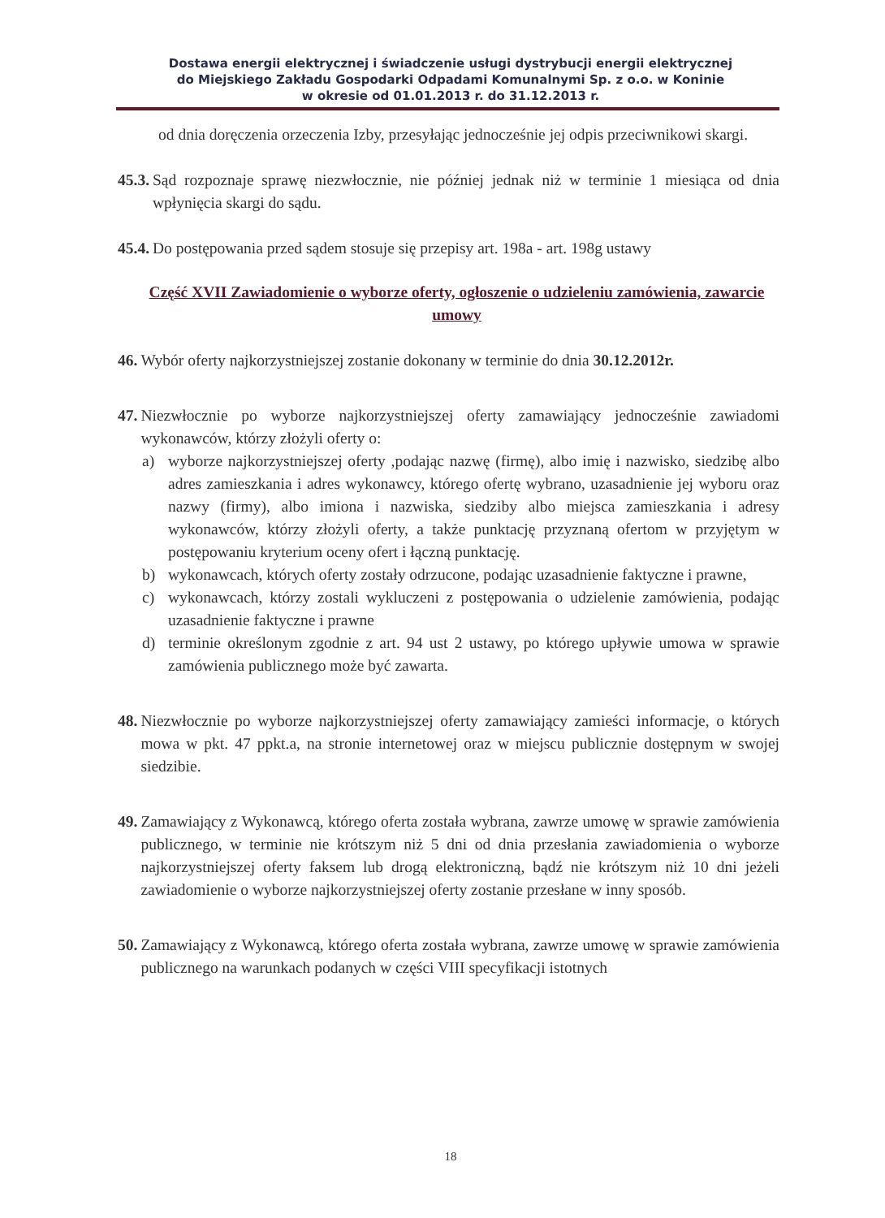Dostawa energii elektrycznej i świadczenie usługi dystrybucji energii elektrycznej
do Miejskiego Zakładu Gospodarki Odpadami Komunalnymi Sp. z o.o. w Koninie
w okresie od 01.01.2013 r. do 31.12.2013 r.
od dnia doręczenia orzeczenia Izby, przesyłając jednocześnie jej odpis przeciwnikowi skargi.
45.3. Sąd rozpoznaje sprawę niezwłocznie, nie później jednak niż w terminie 1 miesiąca od dnia wpłynięcia skargi do sądu.
45.4. Do postępowania przed sądem stosuje się przepisy art. 198a - art. 198g ustawy
Część XVII Zawiadomienie o wyborze oferty, ogłoszenie o udzieleniu zamówienia, zawarcie umowy
46. Wybór oferty najkorzystniejszej zostanie dokonany w terminie do dnia 30.12.2012r.
47. Niezwłocznie po wyborze najkorzystniejszej oferty zamawiający jednocześnie zawiadomi wykonawców, którzy złożyli oferty o:
a) wyborze najkorzystniejszej oferty ,podając nazwę (firmę), albo imię i nazwisko, siedzibę albo adres zamieszkania i adres wykonawcy, którego ofertę wybrano, uzasadnienie jej wyboru oraz nazwy (firmy), albo imiona i nazwiska, siedziby albo miejsca zamieszkania i adresy wykonawców, którzy złożyli oferty, a także punktację przyznaną ofertom w przyjętym w postępowaniu kryterium oceny ofert i łączną punktację.
b) wykonawcach, których oferty zostały odrzucone, podając uzasadnienie faktyczne i prawne,
c) wykonawcach, którzy zostali wykluczeni z postępowania o udzielenie zamówienia, podając uzasadnienie faktyczne i prawne
d) terminie określonym zgodnie z art. 94 ust 2 ustawy, po którego upływie umowa w sprawie zamówienia publicznego może być zawarta.
48. Niezwłocznie po wyborze najkorzystniejszej oferty zamawiający zamieści informacje, o których mowa w pkt. 47 ppkt.a, na stronie internetowej oraz w miejscu publicznie dostępnym w swojej siedzibie.
49. Zamawiający z Wykonawcą, którego oferta została wybrana, zawrze umowę w sprawie zamówienia publicznego, w terminie nie krótszym niż 5 dni od dnia przesłania zawiadomienia o wyborze najkorzystniejszej oferty faksem lub drogą elektroniczną, bądź nie krótszym niż 10 dni jeżeli zawiadomienie o wyborze najkorzystniejszej oferty zostanie przesłane w inny sposób.
50. Zamawiający z Wykonawcą, którego oferta została wybrana, zawrze umowę w sprawie zamówienia publicznego na warunkach podanych w części VIII specyfikacji istotnych
18